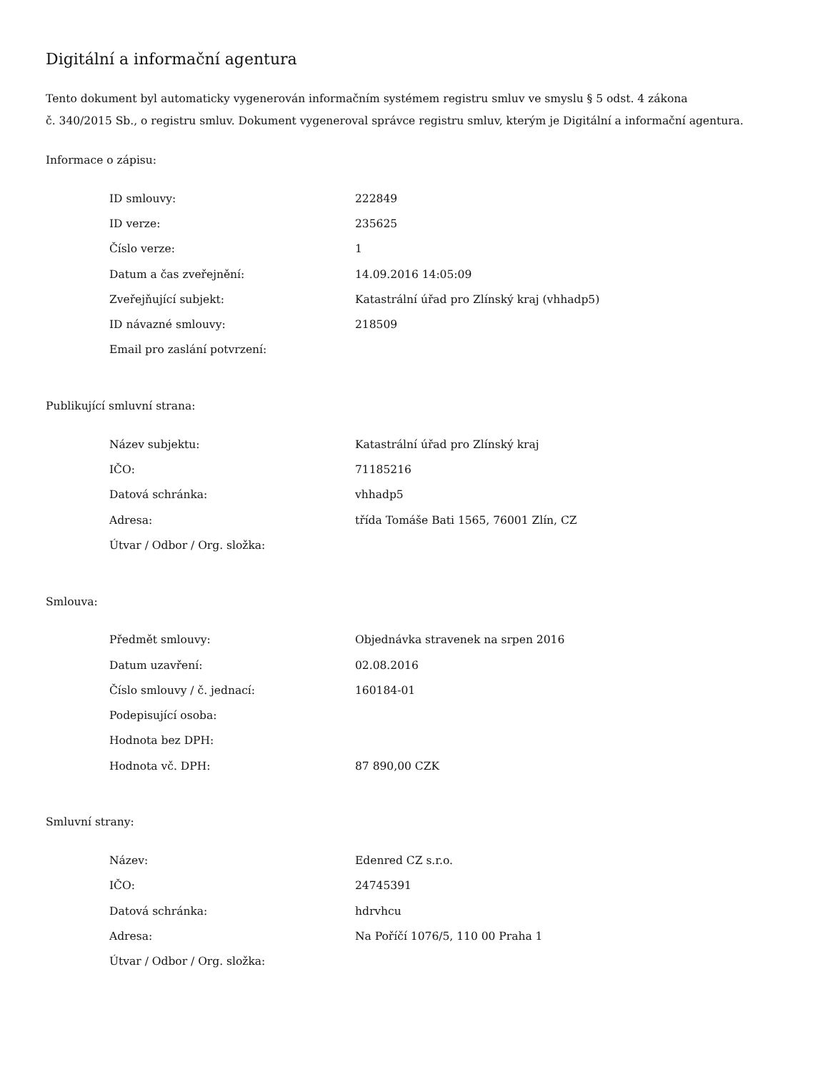Digitální a informační agentura
Tento dokument byl automaticky vygenerován informačním systémem registru smluv ve smyslu § 5 odst. 4 zákona
č. 340/2015 Sb., o registru smluv. Dokument vygeneroval správce registru smluv, kterým je Digitální a informační agentura.
Informace o zápisu:
| ID smlouvy: | 222849 |
| ID verze: | 235625 |
| Číslo verze: | 1 |
| Datum a čas zveřejnění: | 14.09.2016 14:05:09 |
| Zveřejňující subjekt: | Katastrální úřad pro Zlínský kraj (vhhadp5) |
| ID návazné smlouvy: | 218509 |
| Email pro zaslání potvrzení: | |
Publikující smluvní strana:
| Název subjektu: | Katastrální úřad pro Zlínský kraj |
| IČO: | 71185216 |
| Datová schránka: | vhhadp5 |
| Adresa: | třída Tomáše Bati 1565, 76001 Zlín, CZ |
| Útvar / Odbor / Org. složka: | |
Smlouva:
| Předmět smlouvy: | Objednávka stravenek na srpen 2016 |
| Datum uzavření: | 02.08.2016 |
| Číslo smlouvy / č. jednací: | 160184-01 |
| Podepisující osoba: | |
| Hodnota bez DPH: | |
| Hodnota vč. DPH: | 87 890,00 CZK |
Smluvní strany:
| Název: | Edenred CZ s.r.o. |
| IČO: | 24745391 |
| Datová schránka: | hdrvhcu |
| Adresa: | Na Poříčí 1076/5, 110 00 Praha 1 |
| Útvar / Odbor / Org. složka: | |